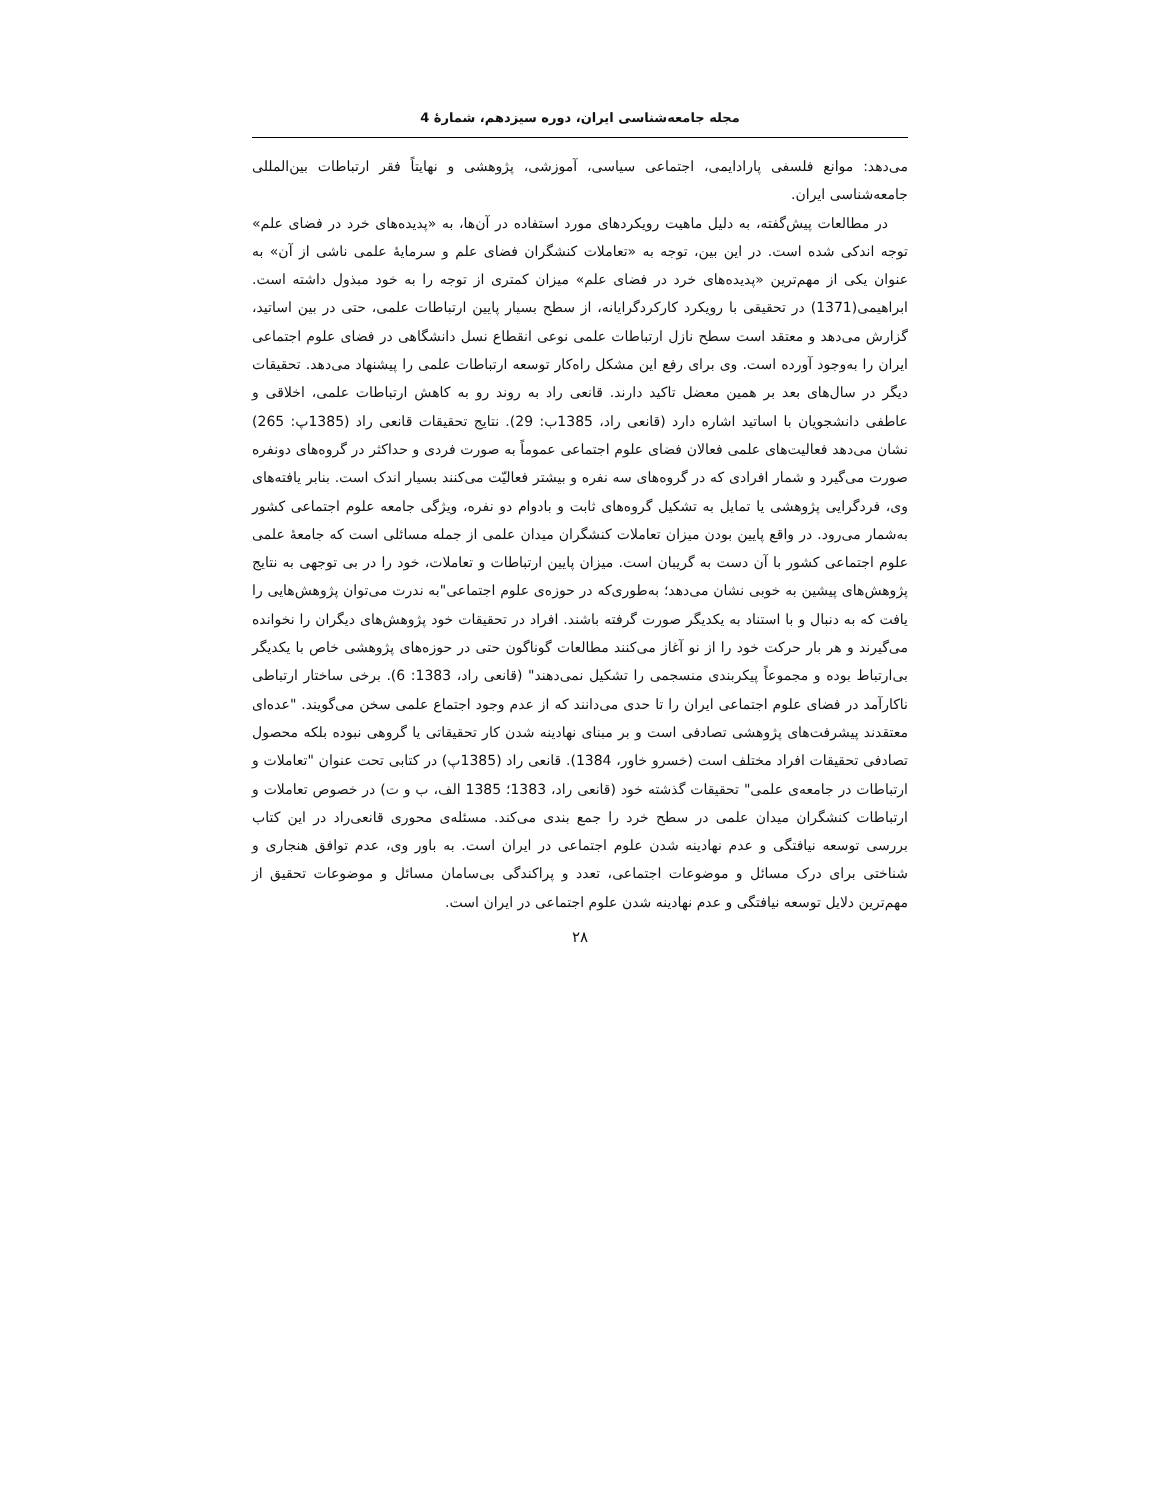مجله جامعه‌شناسی ایران، دوره سیزدهم، شمارهٔ 4
می‌دهد: موانع فلسفی پارادایمی، اجتماعی سیاسی، آموزشی، پژوهشی و نهایتاً فقر ارتباطات بین‌المللی جامعه‌شناسی ایران.
در مطالعات پیش‌گفته، به دلیل ماهیت رویکردهای مورد استفاده در آن‌ها، به «پدیده‌های خرد در فضای علم» توجه اندکی شده است. در این بین، توجه به «تعاملات کنشگران فضای علم و سرمایهٔ علمی ناشی از آن» به عنوان یکی از مهم‌ترین «پدیده‌های خرد در فضای علم» میزان کمتری از توجه را به خود مبذول داشته است. ابراهیمی(1371) در تحقیقی با رویکرد کارکردگرایانه، از سطح بسیار پایین ارتباطات علمی، حتی در بین اساتید، گزارش می‌دهد و معتقد است سطح نازل ارتباطات علمی نوعی انقطاع نسل دانشگاهی در فضای علوم اجتماعی ایران را به‌وجود آورده است. وی برای رفع این مشکل راه‌کار توسعه ارتباطات علمی را پیشنهاد می‌دهد. تحقیقات دیگر در سال‌های بعد بر همین معضل تاکید دارند. قانعی راد به روند رو به کاهش ارتباطات علمی، اخلاقی و عاطفی دانشجویان با اساتید اشاره دارد (قانعی راد، 1385ب: 29). نتایج تحقیقات قانعی راد (1385پ: 265) نشان می‌دهد فعالیت‌های علمی فعالان فضای علوم اجتماعی عموماً به صورت فردی و حداکثر در گروه‌های دونفره صورت می‌گیرد و شمار افرادی که در گروه‌های سه نفره و بیشتر فعالیّت می‌کنند بسیار اندک است. بنابر یافته‌های وی، فردگرایی پژوهشی یا تمایل به تشکیل گروه‌های ثابت و بادوام دو نفره، ویژگی جامعه علوم اجتماعی کشور به‌شمار می‌رود. در واقع پایین بودن میزان تعاملات کنشگران میدان علمی از جمله مسائلی است که جامعهٔ علمی علوم اجتماعی کشور با آن دست به گریبان است. میزان پایین ارتباطات و تعاملات، خود را در بی توجهی به نتایج پژوهش‌های پیشین به خوبی نشان می‌دهد؛ به‌طوری‌که در حوزه‌ی علوم اجتماعی"به ندرت می‌توان پژوهش‌هایی را یافت که به دنبال و با استناد به یکدیگر صورت گرفته باشند. افراد در تحقیقات خود پژوهش‌های دیگران را نخوانده می‌گیرند و هر بار حرکت خود را از نو آغاز می‌کنند مطالعات گوناگون حتی در حوزه‌های پژوهشی خاص با یکدیگر بی‌ارتباط بوده و مجموعاً پیکربندی منسجمی را تشکیل نمی‌دهند" (قانعی راد، 1383: 6). برخی ساختار ارتباطی ناکارآمد در فضای علوم اجتماعی ایران را تا حدی می‌دانند که از عدم وجود اجتماع علمی سخن می‌گویند. "عده‌ای معتقدند پیشرفت‌های پژوهشی تصادفی است و بر مبنای نهادینه شدن کار تحقیقاتی یا گروهی نبوده بلکه محصول تصادفی تحقیقات افراد مختلف است (خسرو خاور، 1384). قانعی راد (1385پ) در کتابی تحت عنوان "تعاملات و ارتباطات در جامعه‌ی علمی" تحقیقات گذشته خود (قانعی راد، 1383؛ 1385 الف، ب و ت) در خصوص تعاملات و ارتباطات کنشگران میدان علمی در سطح خرد را جمع بندی می‌کند. مسئله‌ی محوری قانعی‌راد در این کتاب بررسی توسعه نیافتگی و عدم نهادینه شدن علوم اجتماعی در ایران است. به باور وی، عدم توافق هنجاری و شناختی برای درک مسائل و موضوعات اجتماعی، تعدد و پراکندگی بی‌سامان مسائل و موضوعات تحقیق از مهم‌ترین دلایل توسعه نیافتگی و عدم نهادینه شدن علوم اجتماعی در ایران است.
۲۸